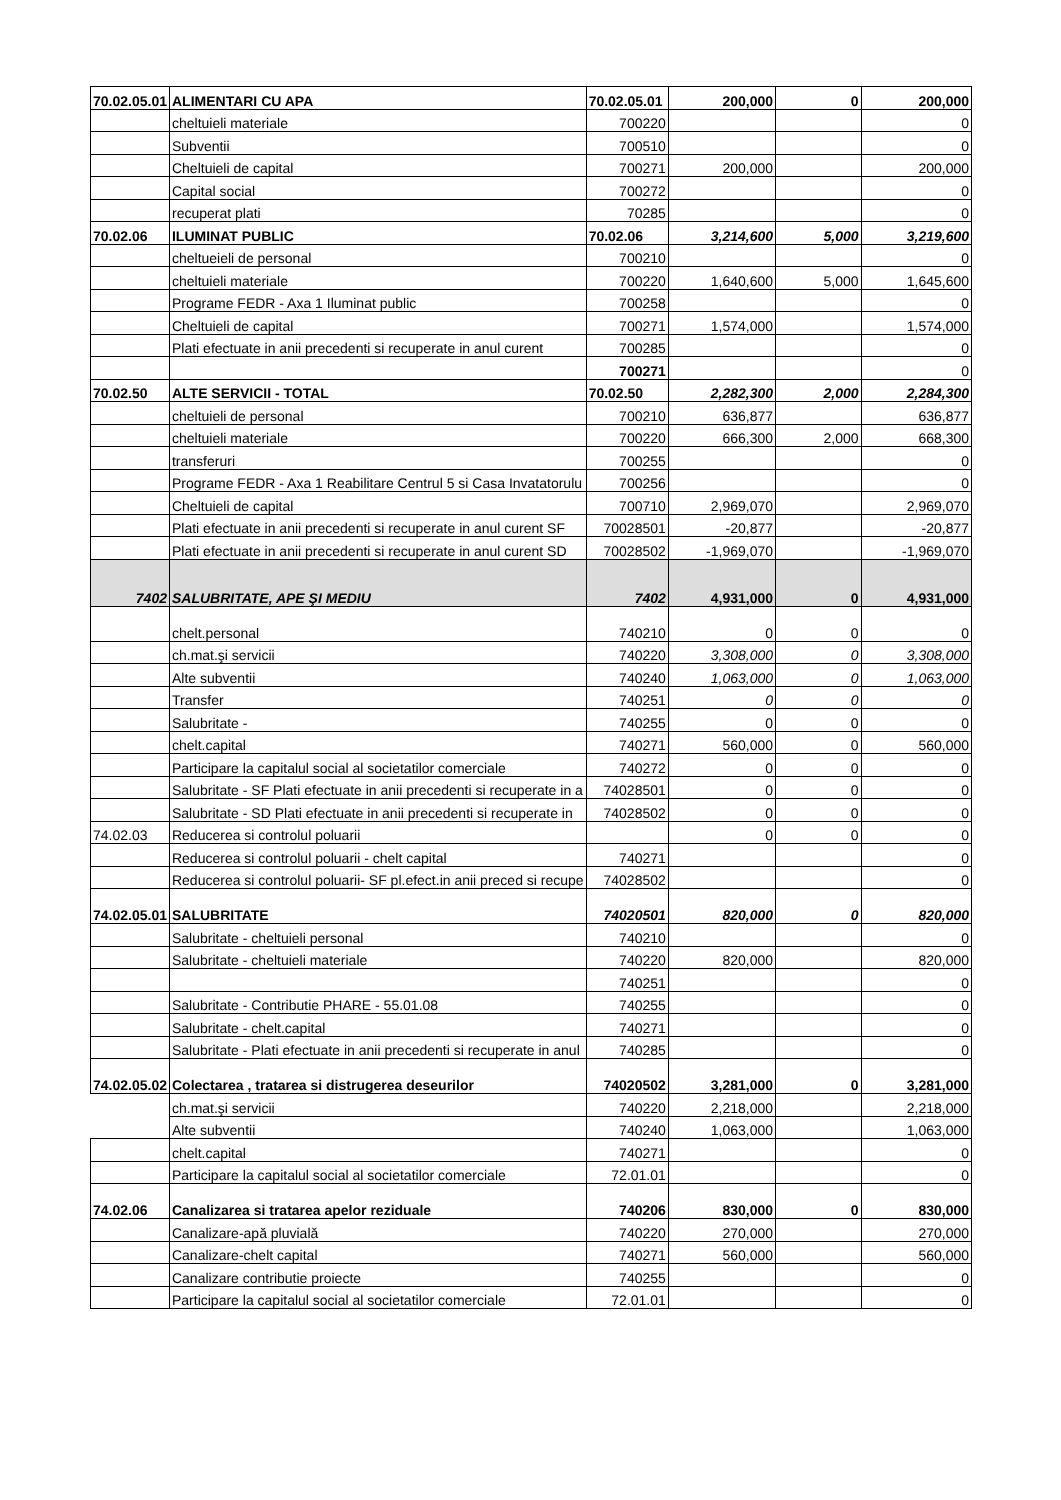| 70.02.05.01 | ALIMENTARI CU APA | 70.02.05.01 | 200,000 | 0 | 200,000 |
| | cheltuieli materiale | 700220 | | | 0 |
| | Subventii | 700510 | | | 0 |
| | Cheltuieli de capital | 700271 | 200,000 | | 200,000 |
| | Capital social | 700272 | | | 0 |
| | recuperat plati | 70285 | | | 0 |
| 70.02.06 | ILUMINAT PUBLIC | 70.02.06 | 3,214,600 | 5,000 | 3,219,600 |
| | cheltueieli de personal | 700210 | | | 0 |
| | cheltuieli materiale | 700220 | 1,640,600 | 5,000 | 1,645,600 |
| | Programe FEDR - Axa 1 Iluminat public | 700258 | | | 0 |
| | Cheltuieli de capital | 700271 | 1,574,000 | | 1,574,000 |
| | Plati efectuate in anii precedenti si recuperate in anul curent | 700285 | | | 0 |
| | | 700271 | | | 0 |
| 70.02.50 | ALTE SERVICII - TOTAL | 70.02.50 | 2,282,300 | 2,000 | 2,284,300 |
| | cheltuieli de personal | 700210 | 636,877 | | 636,877 |
| | cheltuieli materiale | 700220 | 666,300 | 2,000 | 668,300 |
| | transferuri | 700255 | | | 0 |
| | Programe FEDR - Axa 1 Reabilitare Centrul 5 si Casa Invatatorulu | 700256 | | | 0 |
| | Cheltuieli de capital | 700710 | 2,969,070 | | 2,969,070 |
| | Plati efectuate in anii precedenti si recuperate in anul curent SF | 70028501 | -20,877 | | -20,877 |
| | Plati efectuate in anii precedenti si recuperate in anul curent SD | 70028502 | -1,969,070 | | -1,969,070 |
| 7402 | SALUBRITATE, APE ŞI MEDIU | 7402 | 4,931,000 | 0 | 4,931,000 |
| | chelt.personal | 740210 | 0 | 0 | 0 |
| | ch.mat.şi servicii | 740220 | 3,308,000 | 0 | 3,308,000 |
| | Alte subventii | 740240 | 1,063,000 | 0 | 1,063,000 |
| | Transfer | 740251 | 0 | 0 | 0 |
| | Salubritate - | 740255 | 0 | 0 | 0 |
| | chelt.capital | 740271 | 560,000 | 0 | 560,000 |
| | Participare la capitalul social al societatilor comerciale | 740272 | 0 | 0 | 0 |
| | Salubritate - SF Plati efectuate in anii precedenti si recuperate in a | 74028501 | 0 | 0 | 0 |
| | Salubritate - SD Plati efectuate in anii precedenti si recuperate in | 74028502 | 0 | 0 | 0 |
| 74.02.03 | Reducerea si controlul poluarii | | 0 | 0 | 0 |
| | Reducerea si controlul poluarii - chelt capital | 740271 | | | 0 |
| | Reducerea si controlul poluarii- SF pl.efect.in anii preced si recupe | 74028502 | | | 0 |
| 74.02.05.01 | SALUBRITATE | 74020501 | 820,000 | 0 | 820,000 |
| | Salubritate - cheltuieli personal | 740210 | | | 0 |
| | Salubritate - cheltuieli materiale | 740220 | 820,000 | | 820,000 |
| | | 740251 | | | 0 |
| | Salubritate - Contributie PHARE - 55.01.08 | 740255 | | | 0 |
| | Salubritate - chelt.capital | 740271 | | | 0 |
| | Salubritate - Plati efectuate in anii precedenti si recuperate in anul | 740285 | | | 0 |
| 74.02.05.02 | Colectarea , tratarea si distrugerea deseurilor | 74020502 | 3,281,000 | 0 | 3,281,000 |
| | ch.mat.şi servicii | 740220 | 2,218,000 | | 2,218,000 |
| | Alte subventii | 740240 | 1,063,000 | | 1,063,000 |
| | chelt.capital | 740271 | | | 0 |
| | Participare la capitalul social al societatilor comerciale | 72.01.01 | | | 0 |
| 74.02.06 | Canalizarea si tratarea apelor reziduale | 740206 | 830,000 | 0 | 830,000 |
| | Canalizare-apă pluvială | 740220 | 270,000 | | 270,000 |
| | Canalizare-chelt capital | 740271 | 560,000 | | 560,000 |
| | Canalizare contributie proiecte | 740255 | | | 0 |
| | Participare la capitalul social al societatilor comerciale | 72.01.01 | | | 0 |